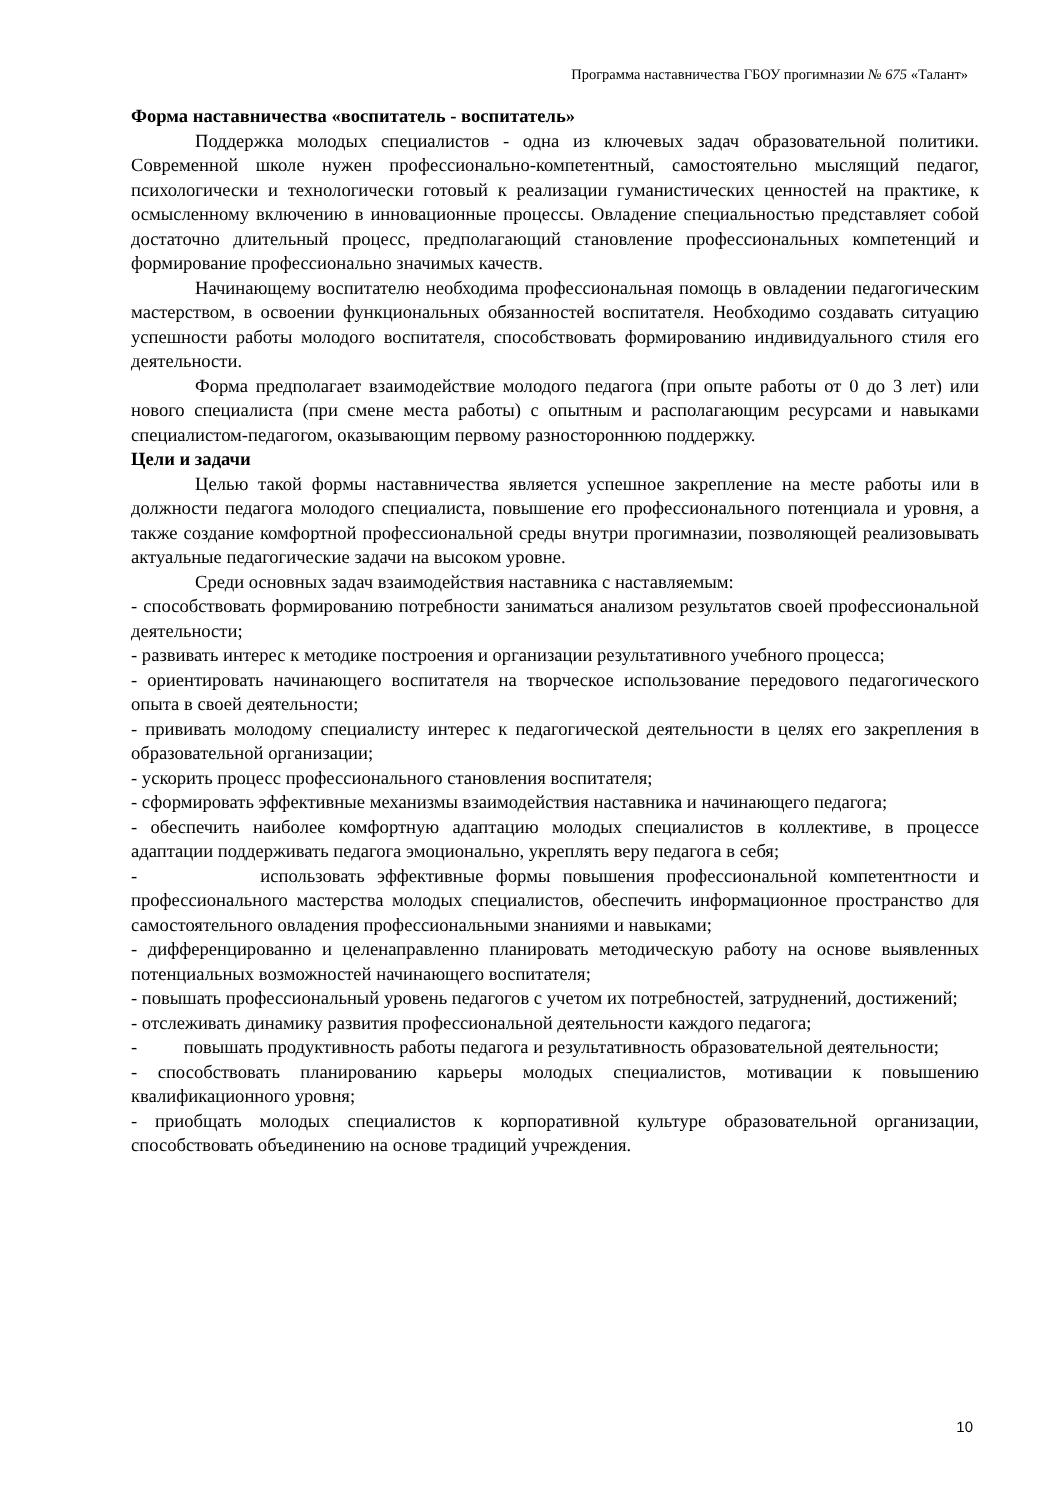Программа наставничества ГБОУ прогимназии № 675 «Талант»
Форма наставничества «воспитатель - воспитатель»
Поддержка молодых специалистов - одна из ключевых задач образовательной политики. Современной школе нужен профессионально-компетентный, самостоятельно мыслящий педагог, психологически и технологически готовый к реализации гуманистических ценностей на практике, к осмысленному включению в инновационные процессы. Овладение специальностью представляет собой достаточно длительный процесс, предполагающий становление профессиональных компетенций и формирование профессионально значимых качеств.
Начинающему воспитателю необходима профессиональная помощь в овладении педагогическим мастерством, в освоении функциональных обязанностей воспитателя. Необходимо создавать ситуацию успешности работы молодого воспитателя, способствовать формированию индивидуального стиля его деятельности.
Форма предполагает взаимодействие молодого педагога (при опыте работы от 0 до 3 лет) или нового специалиста (при смене места работы) с опытным и располагающим ресурсами и навыками специалистом-педагогом, оказывающим первому разностороннюю поддержку.
Цели и задачи
Целью такой формы наставничества является успешное закрепление на месте работы или в должности педагога молодого специалиста, повышение его профессионального потенциала и уровня, а также создание комфортной профессиональной среды внутри прогимназии, позволяющей реализовывать актуальные педагогические задачи на высоком уровне.
Среди основных задач взаимодействия наставника с наставляемым:
- способствовать формированию потребности заниматься анализом результатов своей профессиональной деятельности;
- развивать интерес к методике построения и организации результативного учебного процесса;
- ориентировать начинающего воспитателя на творческое использование передового педагогического опыта в своей деятельности;
- прививать молодому специалисту интерес к педагогической деятельности в целях его закрепления в образовательной организации;
- ускорить процесс профессионального становления воспитателя;
- сформировать эффективные механизмы взаимодействия наставника и начинающего педагога;
- обеспечить наиболее комфортную адаптацию молодых специалистов в коллективе, в процессе адаптации поддерживать педагога эмоционально, укреплять веру педагога в себя;
- использовать эффективные формы повышения профессиональной компетентности и профессионального мастерства молодых специалистов, обеспечить информационное пространство для самостоятельного овладения профессиональными знаниями и навыками;
- дифференцированно и целенаправленно планировать методическую работу на основе выявленных потенциальных возможностей начинающего воспитателя;
- повышать профессиональный уровень педагогов с учетом их потребностей, затруднений, достижений;
- отслеживать динамику развития профессиональной деятельности каждого педагога;
- повышать продуктивность работы педагога и результативность образовательной деятельности;
- способствовать планированию карьеры молодых специалистов, мотивации к повышению квалификационного уровня;
- приобщать молодых специалистов к корпоративной культуре образовательной организации, способствовать объединению на основе традиций учреждения.
10